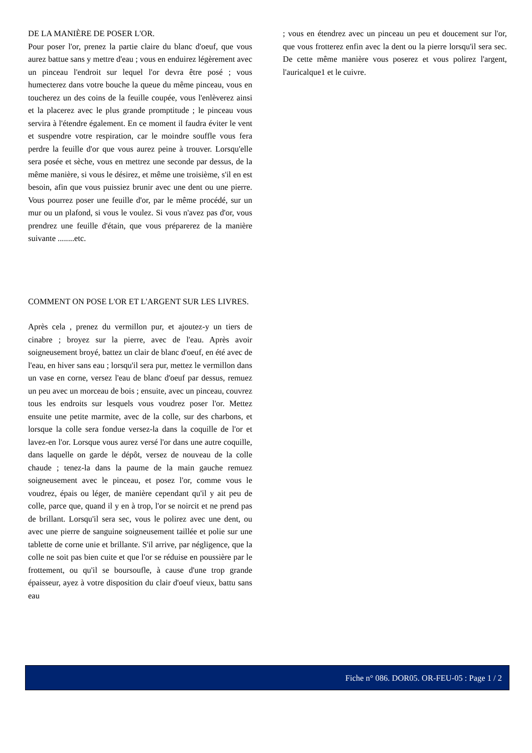DE LA MANIÈRE DE POSER L'OR.
Pour poser l'or, prenez la partie claire du blanc d'oeuf, que vous aurez battue sans y mettre d'eau ; vous en enduirez légèrement avec un pinceau l'endroit sur lequel l'or devra être posé ; vous humecterez dans votre bouche la queue du même pinceau, vous en toucherez un des coins de la feuille coupée, vous l'enlèverez ainsi et la placerez avec le plus grande promptitude ; le pinceau vous servira à l'étendre également. En ce moment il faudra éviter le vent et suspendre votre respiration, car le moindre souffle vous fera perdre la feuille d'or que vous aurez peine à trouver. Lorsqu'elle sera posée et sèche, vous en mettrez une seconde par dessus, de la même manière, si vous le désirez, et même une troisième, s'il en est besoin, afin que vous puissiez brunir avec une dent ou une pierre. Vous pourrez poser une feuille d'or, par le même procédé, sur un mur ou un plafond, si vous le voulez. Si vous n'avez pas d'or, vous prendrez une feuille d'étain, que vous préparerez de la manière suivante ........etc.
COMMENT ON POSE L'OR ET L'ARGENT SUR LES LIVRES.
Après cela , prenez du vermillon pur, et ajoutez-y un tiers de cinabre ; broyez sur la pierre, avec de l'eau. Après avoir soigneusement broyé, battez un clair de blanc d'oeuf, en été avec de l'eau, en hiver sans eau ; lorsqu'il sera pur, mettez le vermillon dans un vase en corne, versez l'eau de blanc d'oeuf par dessus, remuez un peu avec un morceau de bois ; ensuite, avec un pinceau, couvrez tous les endroits sur lesquels vous voudrez poser l'or. Mettez ensuite une petite marmite, avec de la colle, sur des charbons, et lorsque la colle sera fondue versez-la dans la coquille de l'or et lavez-en l'or. Lorsque vous aurez versé l'or dans une autre coquille, dans laquelle on garde le dépôt, versez de nouveau de la colle chaude ; tenez-la dans la paume de la main gauche remuez soigneusement avec le pinceau, et posez l'or, comme vous le voudrez, épais ou léger, de manière cependant qu'il y ait peu de colle, parce que, quand il y en à trop, l'or se noircit et ne prend pas de brillant. Lorsqu'il sera sec, vous le polirez avec une dent, ou avec une pierre de sanguine soigneusement taillée et polie sur une tablette de corne unie et brillante. S'il arrive, par négligence, que la colle ne soit pas bien cuite et que l'or se réduise en poussière par le frottement, ou qu'il se boursoufle, à cause d'une trop grande épaisseur, ayez à votre disposition du clair d'oeuf vieux, battu sans eau
; vous en étendrez avec un pinceau un peu et doucement sur l'or, que vous frotterez enfin avec la dent ou la pierre lorsqu'il sera sec. De cette même manière vous poserez et vous polirez l'argent, l'auricalque1 et le cuivre.
Fiche n° 086. DOR05. OR-FEU-05 : Page 1 / 2